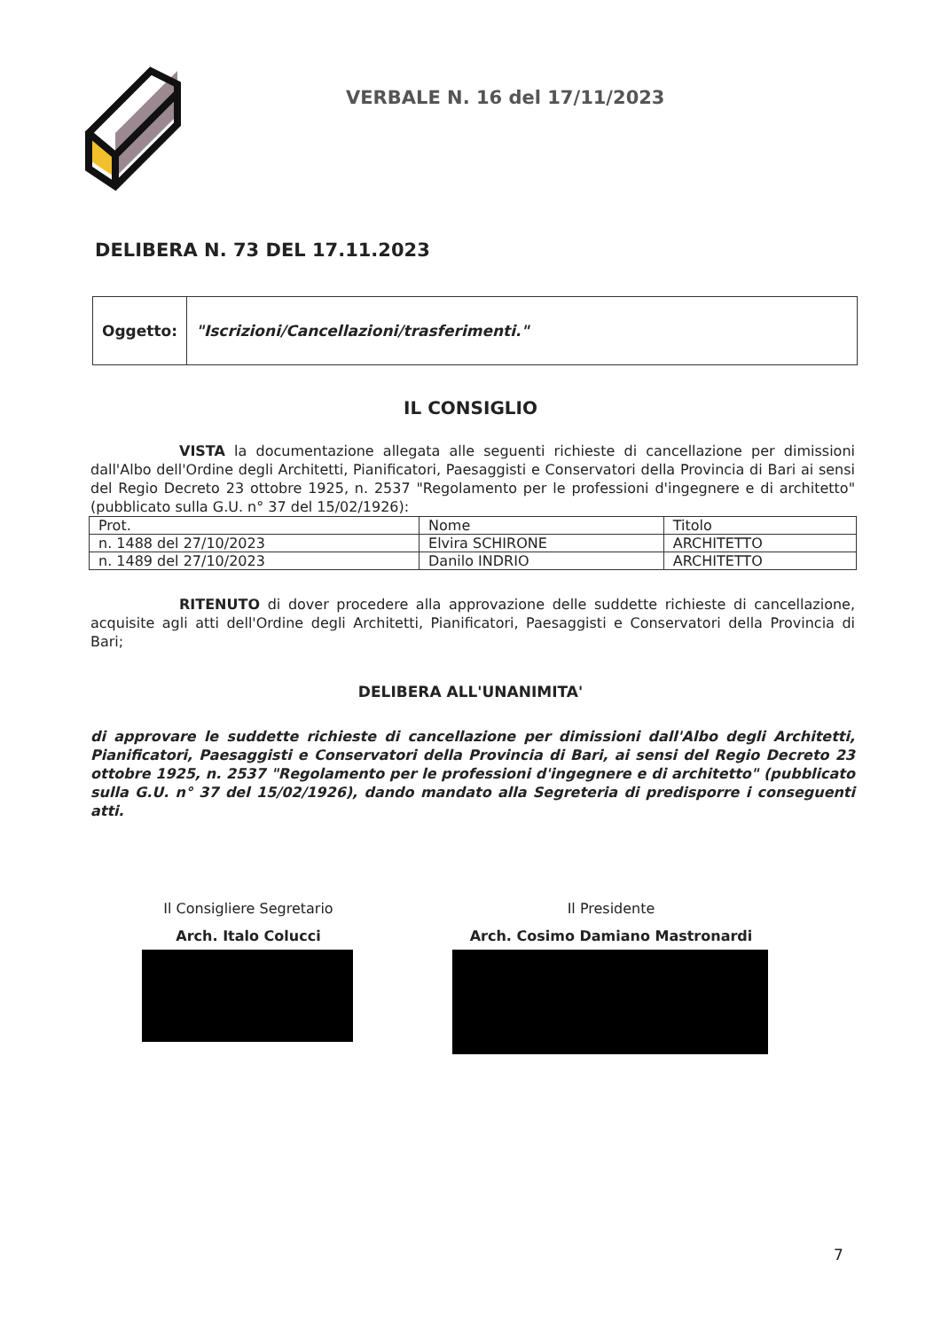VERBALE N. 16 del 17/11/2023
DELIBERA N. 73 DEL 17.11.2023
| Oggetto: | "Iscrizioni/Cancellazioni/trasferimenti." |
IL CONSIGLIO
VISTA la documentazione allegata alle seguenti richieste di cancellazione per dimissioni dall'Albo dell'Ordine degli Architetti, Pianificatori, Paesaggisti e Conservatori della Provincia di Bari ai sensi del Regio Decreto 23 ottobre 1925, n. 2537 "Regolamento per le professioni d'ingegnere e di architetto" (pubblicato sulla G.U. n° 37 del 15/02/1926):
| Prot. | Nome | Titolo |
| --- | --- | --- |
| n. 1488 del 27/10/2023 | Elvira SCHIRONE | ARCHITETTO |
| n. 1489 del 27/10/2023 | Danilo INDRIO | ARCHITETTO |
RITENUTO di dover procedere alla approvazione delle suddette richieste di cancellazione, acquisite agli atti dell'Ordine degli Architetti, Pianificatori, Paesaggisti e Conservatori della Provincia di Bari;
DELIBERA ALL'UNANIMITA'
di approvare le suddette richieste di cancellazione per dimissioni dall'Albo degli Architetti, Pianificatori, Paesaggisti e Conservatori della Provincia di Bari, ai sensi del Regio Decreto 23 ottobre 1925, n. 2537 "Regolamento per le professioni d'ingegnere e di architetto" (pubblicato sulla G.U. n° 37 del 15/02/1926), dando mandato alla Segreteria di predisporre i conseguenti atti.
Il Consigliere Segretario
Arch. Italo Colucci
Il Presidente
Arch. Cosimo Damiano Mastronardi
7